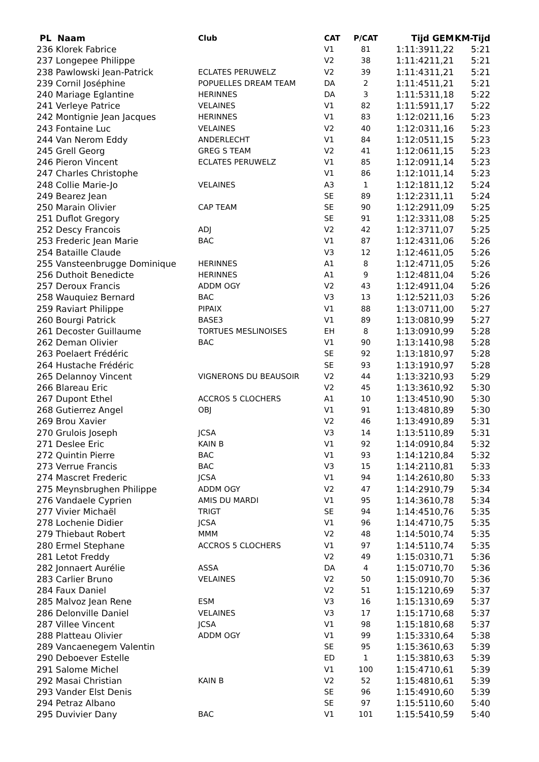| PL Naam | Club | CAT | P/CAT | Tijd | GEM | KM-Tijd |
| --- | --- | --- | --- | --- | --- | --- |
| 236 Klorek Fabrice | | V1 | 81 | 1:11:39 | 11,22 | 5:21 |
| 237 Longepee Philippe | | V2 | 38 | 1:11:42 | 11,21 | 5:21 |
| 238 Pawlowski Jean-Patrick | ECLATES PERUWELZ | V2 | 39 | 1:11:43 | 11,21 | 5:21 |
| 239 Cornil Joséphine | POPUELLES DREAM TEAM | DA | 2 | 1:11:45 | 11,21 | 5:21 |
| 240 Mariage Eglantine | HERINNES | DA | 3 | 1:11:53 | 11,18 | 5:22 |
| 241 Verleye Patrice | VELAINES | V1 | 82 | 1:11:59 | 11,17 | 5:22 |
| 242 Montignie Jean Jacques | HERINNES | V1 | 83 | 1:12:02 | 11,16 | 5:23 |
| 243 Fontaine Luc | VELAINES | V2 | 40 | 1:12:03 | 11,16 | 5:23 |
| 244 Van Nerom Eddy | ANDERLECHT | V1 | 84 | 1:12:05 | 11,15 | 5:23 |
| 245 Grell Georg | GREG S TEAM | V2 | 41 | 1:12:06 | 11,15 | 5:23 |
| 246 Pieron Vincent | ECLATES PERUWELZ | V1 | 85 | 1:12:09 | 11,14 | 5:23 |
| 247 Charles Christophe | | V1 | 86 | 1:12:10 | 11,14 | 5:23 |
| 248 Collie Marie-Jo | VELAINES | A3 | 1 | 1:12:18 | 11,12 | 5:24 |
| 249 Bearez Jean | | SE | 89 | 1:12:23 | 11,11 | 5:24 |
| 250 Marain Olivier | CAP TEAM | SE | 90 | 1:12:29 | 11,09 | 5:25 |
| 251 Duflot Gregory | | SE | 91 | 1:12:33 | 11,08 | 5:25 |
| 252 Descy Francois | ADJ | V2 | 42 | 1:12:37 | 11,07 | 5:25 |
| 253 Frederic Jean Marie | BAC | V1 | 87 | 1:12:43 | 11,06 | 5:26 |
| 254 Bataille Claude | | V3 | 12 | 1:12:46 | 11,05 | 5:26 |
| 255 Vansteenbrugge Dominique | HERINNES | A1 | 8 | 1:12:47 | 11,05 | 5:26 |
| 256 Duthoit Benedicte | HERINNES | A1 | 9 | 1:12:48 | 11,04 | 5:26 |
| 257 Deroux Francis | ADDM OGY | V2 | 43 | 1:12:49 | 11,04 | 5:26 |
| 258 Wauquiez Bernard | BAC | V3 | 13 | 1:12:52 | 11,03 | 5:26 |
| 259 Raviart Philippe | PIPAIX | V1 | 88 | 1:13:07 | 11,00 | 5:27 |
| 260 Bourgi Patrick | BASE3 | V1 | 89 | 1:13:08 | 10,99 | 5:27 |
| 261 Decoster Guillaume | TORTUES MESLINOISES | EH | 8 | 1:13:09 | 10,99 | 5:28 |
| 262 Deman Olivier | BAC | V1 | 90 | 1:13:14 | 10,98 | 5:28 |
| 263 Poelaert Frédéric | | SE | 92 | 1:13:18 | 10,97 | 5:28 |
| 264 Hustache Frédéric | | SE | 93 | 1:13:19 | 10,97 | 5:28 |
| 265 Delannoy Vincent | VIGNERONS DU BEAUSOIR | V2 | 44 | 1:13:32 | 10,93 | 5:29 |
| 266 Blareau Eric | | V2 | 45 | 1:13:36 | 10,92 | 5:30 |
| 267 Dupont Ethel | ACCROS 5 CLOCHERS | A1 | 10 | 1:13:45 | 10,90 | 5:30 |
| 268 Gutierrez Angel | OBJ | V1 | 91 | 1:13:48 | 10,89 | 5:30 |
| 269 Brou Xavier | | V2 | 46 | 1:13:49 | 10,89 | 5:31 |
| 270 Grulois Joseph | JCSA | V3 | 14 | 1:13:51 | 10,89 | 5:31 |
| 271 Deslee Eric | KAIN B | V1 | 92 | 1:14:09 | 10,84 | 5:32 |
| 272 Quintin Pierre | BAC | V1 | 93 | 1:14:12 | 10,84 | 5:32 |
| 273 Verrue Francis | BAC | V3 | 15 | 1:14:21 | 10,81 | 5:33 |
| 274 Mascret Frederic | JCSA | V1 | 94 | 1:14:26 | 10,80 | 5:33 |
| 275 Meynsbrughen Philippe | ADDM OGY | V2 | 47 | 1:14:29 | 10,79 | 5:34 |
| 276 Vandaele Cyprien | AMIS DU MARDI | V1 | 95 | 1:14:36 | 10,78 | 5:34 |
| 277 Vivier Michaël | TRIGT | SE | 94 | 1:14:45 | 10,76 | 5:35 |
| 278 Lochenie Didier | JCSA | V1 | 96 | 1:14:47 | 10,75 | 5:35 |
| 279 Thiebaut Robert | MMM | V2 | 48 | 1:14:50 | 10,74 | 5:35 |
| 280 Ermel Stephane | ACCROS 5 CLOCHERS | V1 | 97 | 1:14:51 | 10,74 | 5:35 |
| 281 Letot Freddy | | V2 | 49 | 1:15:03 | 10,71 | 5:36 |
| 282 Jonnaert Aurélie | ASSA | DA | 4 | 1:15:07 | 10,70 | 5:36 |
| 283 Carlier Bruno | VELAINES | V2 | 50 | 1:15:09 | 10,70 | 5:36 |
| 284 Faux Daniel | | V2 | 51 | 1:15:12 | 10,69 | 5:37 |
| 285 Malvoz Jean Rene | ESM | V3 | 16 | 1:15:13 | 10,69 | 5:37 |
| 286 Delonville Daniel | VELAINES | V3 | 17 | 1:15:17 | 10,68 | 5:37 |
| 287 Villee Vincent | JCSA | V1 | 98 | 1:15:18 | 10,68 | 5:37 |
| 288 Platteau Olivier | ADDM OGY | V1 | 99 | 1:15:33 | 10,64 | 5:38 |
| 289 Vancaenegem Valentin | | SE | 95 | 1:15:36 | 10,63 | 5:39 |
| 290 Deboever Estelle | | ED | 1 | 1:15:38 | 10,63 | 5:39 |
| 291 Salome Michel | | V1 | 100 | 1:15:47 | 10,61 | 5:39 |
| 292 Masai Christian | KAIN B | V2 | 52 | 1:15:48 | 10,61 | 5:39 |
| 293 Vander Elst Denis | | SE | 96 | 1:15:49 | 10,60 | 5:39 |
| 294 Petraz Albano | | SE | 97 | 1:15:51 | 10,60 | 5:40 |
| 295 Duvivier Dany | BAC | V1 | 101 | 1:15:54 | 10,59 | 5:40 |